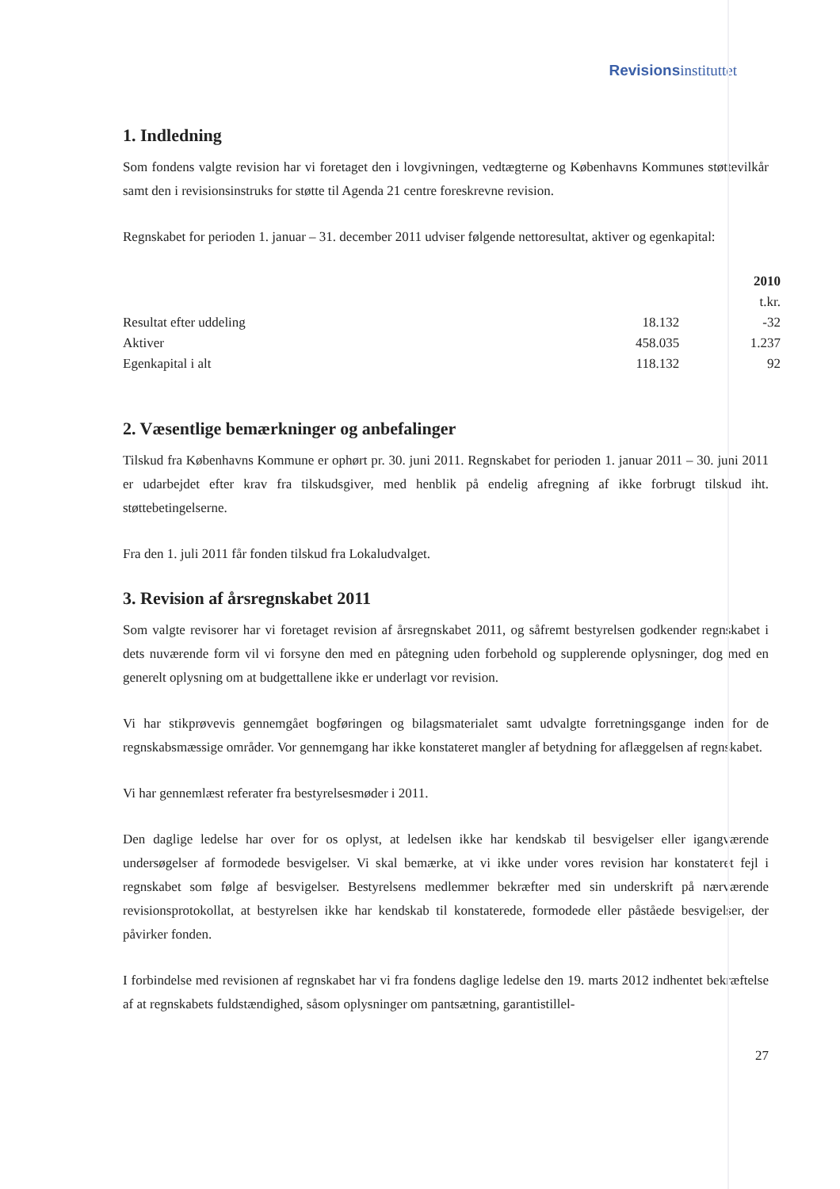Revisionsinstituttet
1. Indledning
Som fondens valgte revision har vi foretaget den i lovgivningen, vedtægterne og Københavns Kommunes støttevilkår samt den i revisionsinstruks for støtte til Agenda 21 centre foreskrevne revision.
Regnskabet for perioden 1. januar – 31. december 2011 udviser følgende nettoresultat, aktiver og egenkapital:
| | | 2010 |
| --- | --- | --- |
| | | t.kr. |
| Resultat efter uddeling | 18.132 | -32 |
| Aktiver | 458.035 | 1.237 |
| Egenkapital i alt | 118.132 | 92 |
2. Væsentlige bemærkninger og anbefalinger
Tilskud fra Københavns Kommune er ophørt pr. 30. juni 2011. Regnskabet for perioden 1. januar 2011 – 30. juni 2011 er udarbejdet efter krav fra tilskudsgiver, med henblik på endelig afregning af ikke forbrugt tilskud iht. støttebetingelserne.
Fra den 1. juli 2011 får fonden tilskud fra Lokaludvalget.
3. Revision af årsregnskabet 2011
Som valgte revisorer har vi foretaget revision af årsregnskabet 2011, og såfremt bestyrelsen godkender regnskabet i dets nuværende form vil vi forsyne den med en påtegning uden forbehold og supplerende oplysninger, dog med en generelt oplysning om at budgettallene ikke er underlagt vor revision.
Vi har stikprøvevis gennemgået bogføringen og bilagsmaterialet samt udvalgte forretningsgange inden for de regnskabsmæssige områder. Vor gennemgang har ikke konstateret mangler af betydning for aflæggelsen af regnskabet.
Vi har gennemlæst referater fra bestyrelsesmøder i 2011.
Den daglige ledelse har over for os oplyst, at ledelsen ikke har kendskab til besvigelser eller igangværende undersøgelser af formodede besvigelser. Vi skal bemærke, at vi ikke under vores revision har konstateret fejl i regnskabet som følge af besvigelser. Bestyrelsens medlemmer bekræfter med sin underskrift på nærværende revisionsprotokollat, at bestyrelsen ikke har kendskab til konstaterede, formodede eller påståede besvigelser, der påvirker fonden.
I forbindelse med revisionen af regnskabet har vi fra fondens daglige ledelse den 19. marts 2012 indhentet bekræftelse af at regnskabets fuldstændighed, såsom oplysninger om pantsætning, garantistillel-
27